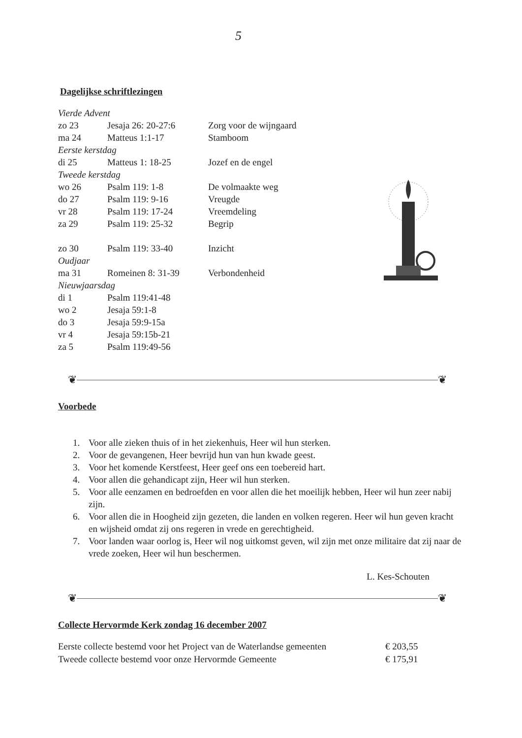5
Dagelijkse schriftlezingen
| Vierde Advent | | |
| zo 23 | Jesaja 26: 20-27:6 | Zorg voor de wijngaard |
| ma 24 | Matteus 1:1-17 | Stamboom |
| Eerste kerstdag | | |
| di 25 | Matteus 1: 18-25 | Jozef en de engel |
| Tweede kerstdag | | |
| wo 26 | Psalm 119: 1-8 | De volmaakte weg |
| do 27 | Psalm 119: 9-16 | Vreugde |
| vr 28 | Psalm 119: 17-24 | Vreemdeling |
| za 29 | Psalm 119: 25-32 | Begrip |
| zo 30 | Psalm 119: 33-40 | Inzicht |
| Oudjaar | | |
| ma 31 | Romeinen 8: 31-39 | Verbondenheid |
| Nieuwjaarsdag | | |
| di 1 | Psalm 119:41-48 | |
| wo 2 | Jesaja 59:1-8 | |
| do 3 | Jesaja 59:9-15a | |
| vr 4 | Jesaja 59:15b-21 | |
| za 5 | Psalm 119:49-56 | |
❦ ❦
Voorbede
1. Voor alle zieken thuis of in het ziekenhuis, Heer wil hun sterken.
2. Voor de gevangenen, Heer bevrijd hun van hun kwade geest.
3. Voor het komende Kerstfeest, Heer geef ons een toebereid hart.
4. Voor allen die gehandicapt zijn, Heer wil hun sterken.
5. Voor alle eenzamen en bedroefden en voor allen die het moeilijk hebben, Heer wil hun zeer nabij zijn.
6. Voor allen die in Hoogheid zijn gezeten, die landen en volken regeren. Heer wil hun geven kracht en wijsheid omdat zij ons regeren in vrede en gerechtigheid.
7. Voor landen waar oorlog is, Heer wil nog uitkomst geven, wil zijn met onze militaire dat zij naar de vrede zoeken, Heer wil hun beschermen.
L. Kes-Schouten
❦ ❦
Collecte Hervormde Kerk zondag 16 december 2007
| Eerste collecte bestemd voor het Project van de Waterlandse gemeenten | € 203,55 |
| Tweede collecte bestemd voor onze Hervormde Gemeente | € 175,91 |